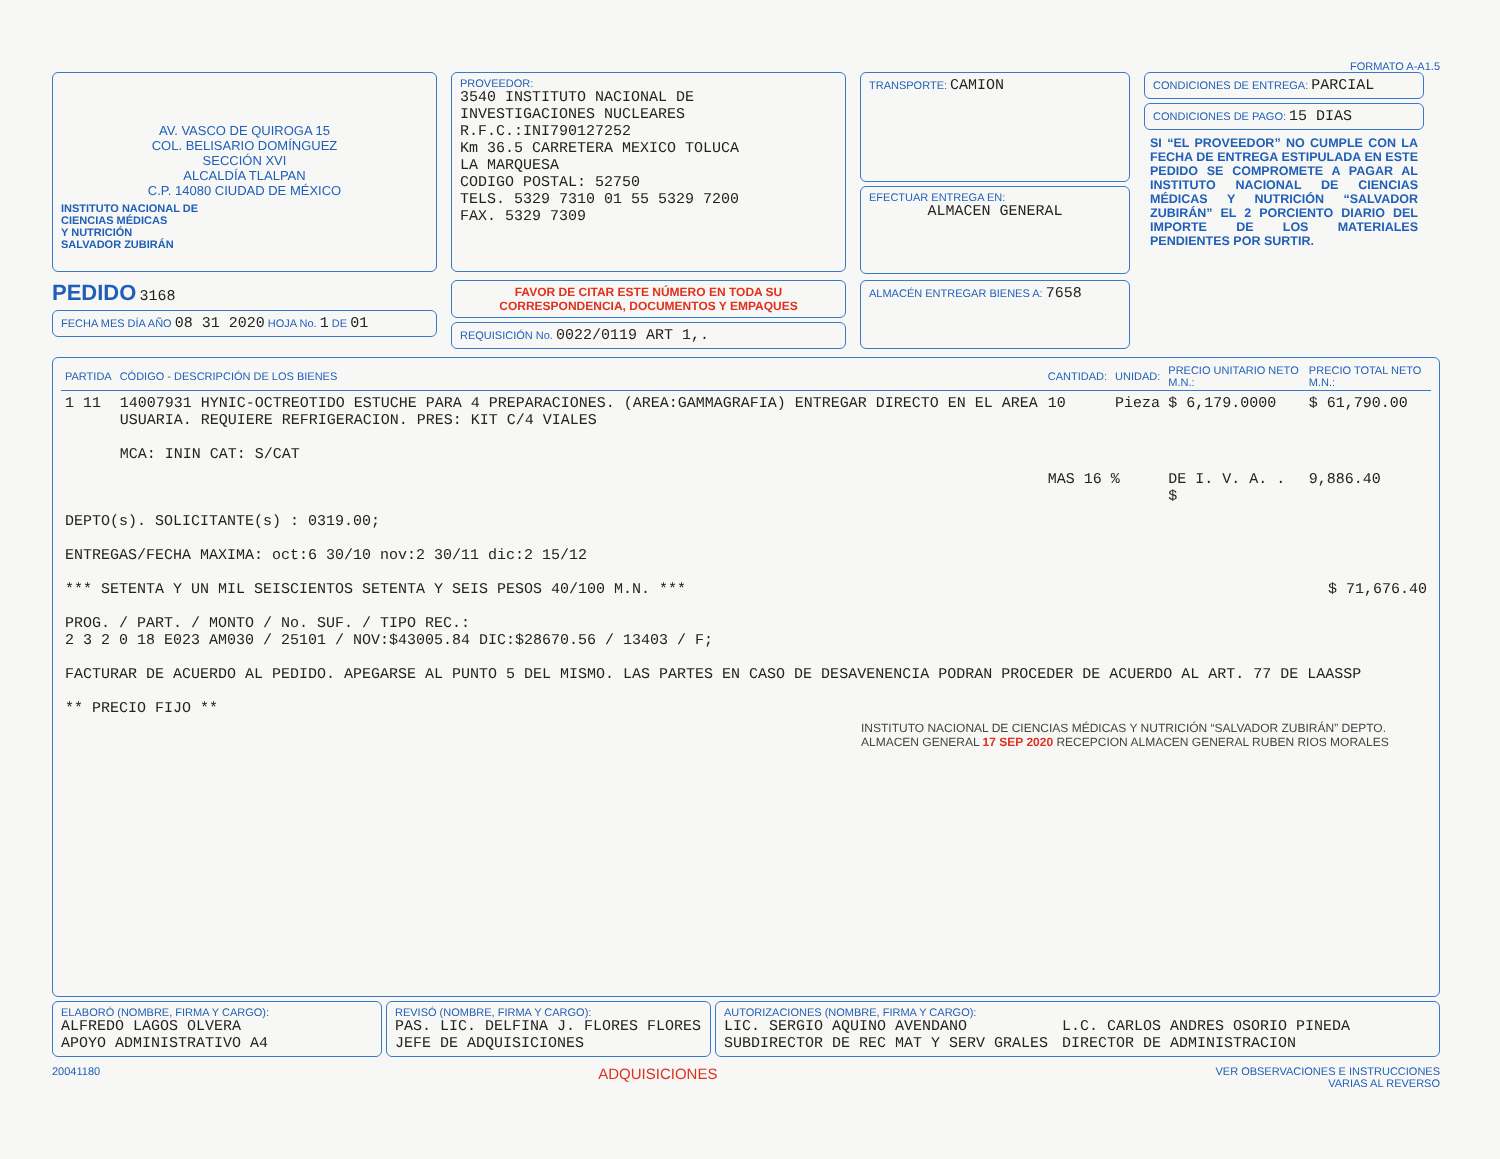FORMATO A-A1.5
AV. VASCO DE QUIROGA 15
COL. BELISARIO DOMÍNGUEZ
SECCIÓN XVI
ALCALDÍA TLALPAN
C.P. 14080 CIUDAD DE MÉXICO
INSTITUTO NACIONAL DE
CIENCIAS MÉDICAS
Y NUTRICIÓN
SALVADOR ZUBIRÁN
PROVEEDOR:
3540 INSTITUTO NACIONAL DE INVESTIGACIONES NUCLEARES
R.F.C.:INI790127252
Km 36.5 CARRETERA MEXICO TOLUCA
LA MARQUESA
CODIGO POSTAL: 52750
TELS. 5329 7310 01 55 5329 7200
FAX. 5329 7309
TRANSPORTE: CAMION
EFECTUAR ENTREGA EN:
ALMACEN GENERAL
CONDICIONES DE ENTREGA: PARCIAL
CONDICIONES DE PAGO: 15 DIAS
SI “EL PROVEEDOR” NO CUMPLE CON LA FECHA DE ENTREGA ESTIPULADA EN ESTE PEDIDO SE COMPROMETE A PAGAR AL INSTITUTO NACIONAL DE CIENCIAS MÉDICAS Y NUTRICIÓN “SALVADOR ZUBIRÁN” EL 2 PORCIENTO DIARIO DEL IMPORTE DE LOS MATERIALES PENDIENTES POR SURTIR.
PEDIDO 3168
FECHA MES DÍA AÑO 08 31 2020 HOJA No. 1 DE 01
FAVOR DE CITAR ESTE NÚMERO EN TODA SU CORRESPONDENCIA, DOCUMENTOS Y EMPAQUES
REQUISICIÓN No. 0022/0119 ART 1,.
ALMACÉN ENTREGAR BIENES A: 7658
| PARTIDA | CÓDIGO - DESCRIPCIÓN DE LOS BIENES | CANTIDAD: | UNIDAD: | PRECIO UNITARIO NETO M.N.: | PRECIO TOTAL NETO M.N.: |
| --- | --- | --- | --- | --- | --- |
| 1 11 | 14007931 HYNIC-OCTREOTIDO ESTUCHE PARA 4 PREPARACIONES. (AREA:GAMMAGRAFIA) ENTREGAR DIRECTO EN EL AREA USUARIA. REQUIERE REFRIGERACION. PRES: KIT C/4 VIALES MCA: ININ CAT: S/CAT | 10 | Pieza | $ 6,179.0000 | $ 61,790.00 |
| | | MAS 16 % | | DE I. V. A. . $ | 9,886.40 |
| DEPTO(s). SOLICITANTE(s) : 0319.00; ENTREGAS/FECHA MAXIMA: oct:6 30/10 nov:2 30/11 dic:2 15/12 *** SETENTA Y UN MIL SEISCIENTOS SETENTA Y SEIS PESOS 40/100 M.N. *** $ 71,676.40 PROG. / PART. / MONTO / No. SUF. / TIPO REC.: 2 3 2 0 18 E023 AM030 / 25101 / NOV:$43005.84 DIC:$28670.56 / 13403 / F; FACTURAR DE ACUERDO AL PEDIDO. APEGARSE AL PUNTO 5 DEL MISMO. LAS PARTES EN CASO DE DESAVENENCIA PODRAN PROCEDER DE ACUERDO AL ART. 77 DE LAASSP ** PRECIO FIJO ** | | | | | |
INSTITUTO NACIONAL DE CIENCIAS MÉDICAS Y NUTRICIÓN “SALVADOR ZUBIRÁN” DEPTO. ALMACEN GENERAL 17 SEP 2020 RECEPCION ALMACEN GENERAL RUBEN RIOS MORALES
ELABORÓ (NOMBRE, FIRMA Y CARGO):
ALFREDO LAGOS OLVERA
APOYO ADMINISTRATIVO A4
REVISÓ (NOMBRE, FIRMA Y CARGO):
PAS. LIC. DELFINA J. FLORES FLORES
JEFE DE ADQUISICIONES
AUTORIZACIONES (NOMBRE, FIRMA Y CARGO):
LIC. SERGIO AQUINO AVENDANO
SUBDIRECTOR DE REC MAT Y SERV GRALES
L.C. CARLOS ANDRES OSORIO PINEDA
DIRECTOR DE ADMINISTRACION
20041180 ADQUISICIONES VER OBSERVACIONES E INSTRUCCIONES
VARIAS AL REVERSO